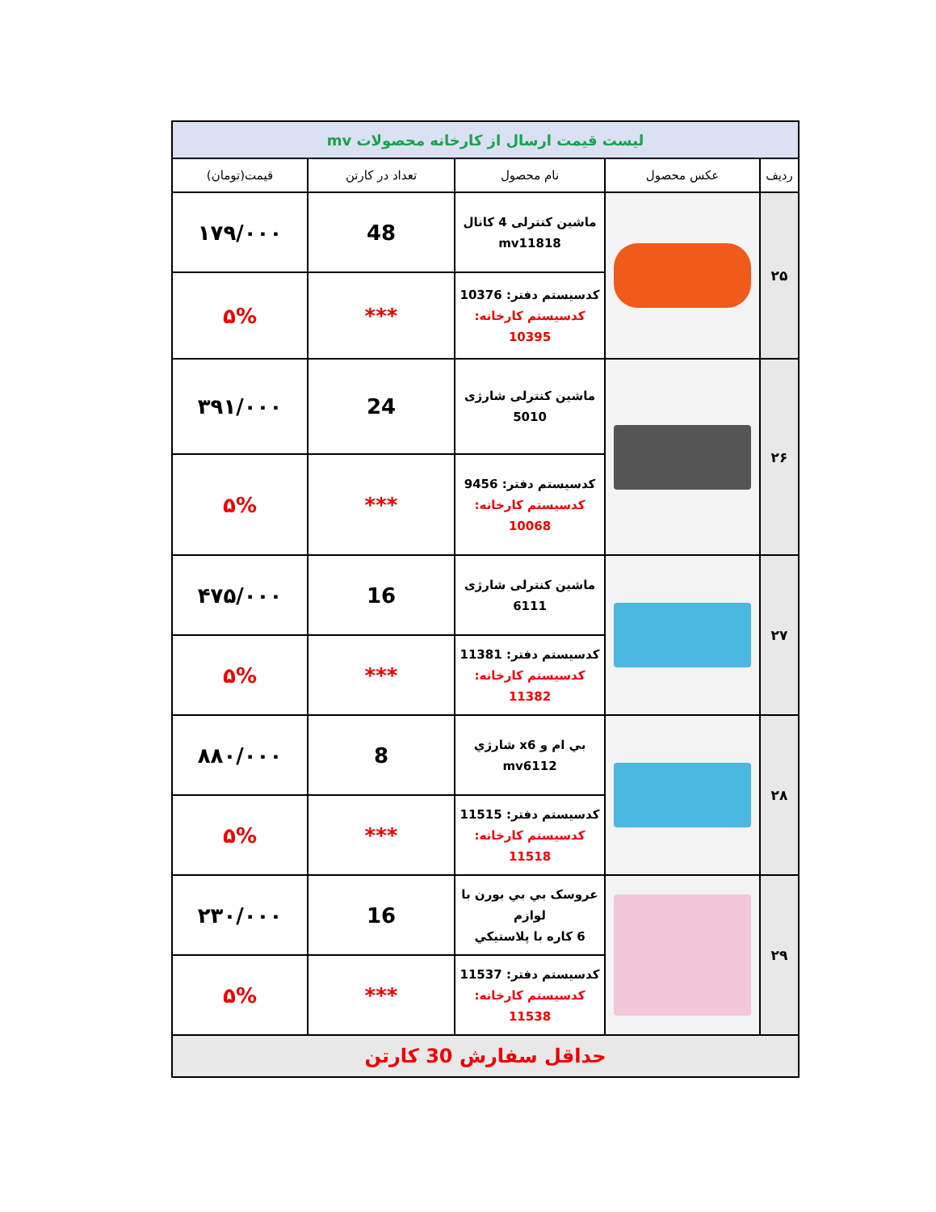| لیست قیمت ارسال از کارخانه محصولات mv | | | | |
| ردیف | عکس محصول | نام محصول | تعداد در کارتن | قیمت(تومان) |
| ۲۵ | | ماشین کنترلی 4 کانال mv11818 | 48 | ۱۷۹/۰۰۰ |
| | | کدسیستم دفتر: 10376 کدسیستم کارخانه: 10395 | *** | ۵% |
| ۲۶ | | ماشین کنترلی شارژی 5010 | 24 | ۳۹۱/۰۰۰ |
| | | کدسیستم دفتر: 9456 کدسیستم کارخانه: 10068 | *** | ۵% |
| ۲۷ | | ماشین کنترلی شارژی 6111 | 16 | ۴۷۵/۰۰۰ |
| | | کدسیستم دفتر: 11381 کدسیستم کارخانه: 11382 | *** | ۵% |
| ۲۸ | | بي ام و x6 شارژي mv6112 | 8 | ۸۸۰/۰۰۰ |
| | | کدسیستم دفتر: 11515 کدسیستم کارخانه: 11518 | *** | ۵% |
| ۲۹ | | عروسک بي بي بورن با لوازم 6 کاره با پلاستيکي | 16 | ۲۳۰/۰۰۰ |
| | | کدسیستم دفتر: 11537 کدسیستم کارخانه: 11538 | *** | ۵% |
| حداقل سفارش 30 کارتن | | | | |